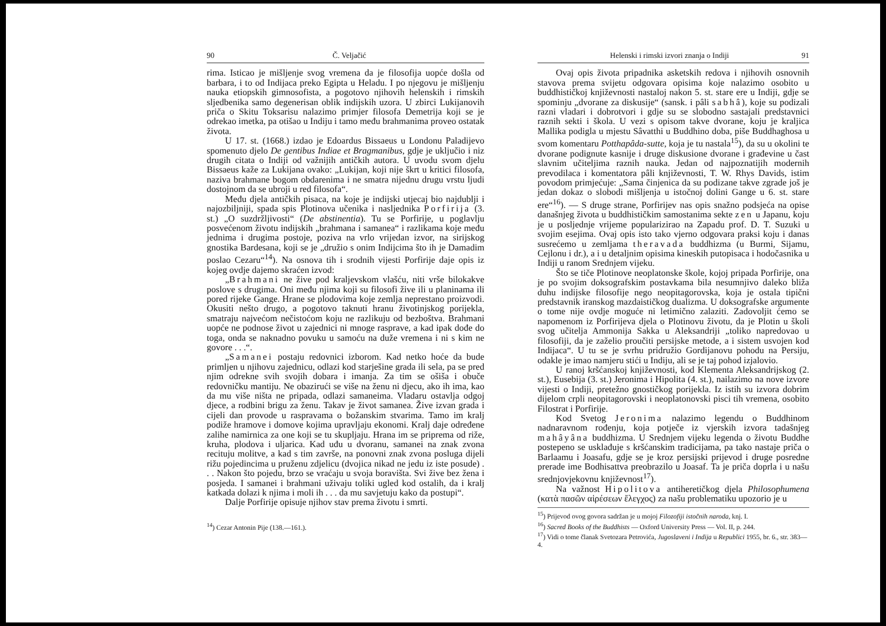90 Č. Veljačić
rima. Isticao je mišljenje svog vremena da je filosofija uopće došla od barbara, i to od Indijaca preko Egipta u Heladu. I po njegovu je mišljenju nauka etiopskih gimnosofista, a pogotovo njihovih helenskih i rimskih sljedbenika samo degenerisan oblik indijskih uzora. U zbirci Lukijanovih priča o Skitu Toksarisu nalazimo primjer filosofa Demetrija koji se je odrekao imetka, pa otišao u Indiju i tamo među brahmanima proveo ostatak života.
U 17. st. (1668.) izdao je Edoardus Bissaeus u Londonu Paladijevo spomenuto djelo De gentibus Indiae et Bragmanibus, gdje je uključio i niz drugih citata o Indiji od važnijih antičkih autora. U uvodu svom djelu Bissaeus kaže za Lukijana ovako: „Lukijan, koji nije škrt u kritici filosofa, naziva brahmane bogom obdarenima i ne smatra nijednu drugu vrstu ljudi dostojnom da se ubroji u red filosofa“.
Među djela antičkih pisaca, na koje je indijski utjecaj bio najdublji i najozbiljniji, spada spis Plotinova učenika i nasljednika Porfirija (3. st.) „O suzdržljivosti“ (De abstinentia). Tu se Porfirije, u poglavlju posvećenom životu indijskih „brahmana i samanea“ i razlikama koje među jednima i drugima postoje, poziva na vrlo vrijedan izvor, na sirijskog gnostika Bardesana, koji se je „družio s onim Indijcima što ih je Damadim poslao Cezaru“<sup>14</sup>). Na osnova tih i srodnih vijesti Porfirije daje opis iz kojeg ovdje dajemo skraćen izvod:
„Brahmani ne žive pod kraljevskom vlašću, niti vrše bilokakve poslove s drugima. Oni među njima koji su filosofi žive ili u planinama ili pored rijeke Gange. Hrane se plodovima koje zemlja neprestano proizvodi. Okusiti nešto drugo, a pogotovo taknuti hranu životinjskog porijekla, smatraju najvećom nečistoćom koju ne razlikuju od bezboštva. Brahmani uopće ne podnose život u zajednici ni mnoge rasprave, a kad ipak dođe do toga, onda se naknadno povuku u samoću na duže vremena i ni s kim ne govore . . .“.
„Samanei postaju redovnici izborom. Kad netko hoće da bude primljen u njihovu zajednicu, odlazi kod starješine grada ili sela, pa se pred njim odrekne svih svojih dobara i imanja. Za tim se ošiša i obuče redovničku mantiju. Ne obazirući se više na ženu ni djecu, ako ih ima, kao da mu više ništa ne pripada, odlazi samaneima. Vladaru ostavlja odgoj djece, a rodbini brigu za ženu. Takav je život samanea. Žive izvan grada i cijeli dan provode u raspravama o božanskim stvarima. Tamo im kralj podiže hramove i domove kojima upravljaju ekonomi. Kralj daje određene zalihe namirnica za one koji se tu skupljaju. Hrana im se priprema od riže, kruha, plodova i uljarica. Kad uđu u dvoranu, samanei na znak zvona recituju molitve, a kad s tim završe, na ponovni znak zvona posluga dijeli rižu pojedincima u pruženu zdjelicu (dvojica nikad ne jedu iz iste posude) . . . Nakon što pojedu, brzo se vraćaju u svoja boravišta. Svi žive bez žena i posjeda. I samanei i brahmani uživaju toliki ugled kod ostalih, da i kralj katkada dolazi k njima i moli ih . . . da mu savjetuju kako da postupi“.
Dalje Porfirije opisuje njihov stav prema životu i smrti.
<sup>14</sup>) Cezar Antonin Pije (138.—161.).
Helenski i rimski izvori znanja o Indiji 91
Ovaj opis života pripadnika asketskih redova i njihovih osnovnih stavova prema svijetu odgovara opisima koje nalazimo osobito u buddhističkoj književnosti nastaloj nakon 5. st. stare ere u Indiji, gdje se spominju „dvorane za diskusije“ (sansk. i pâli sabhâ), koje su podizali razni vladari i dobrotvori i gdje su se slobodno sastajali predstavnici raznih sekti i škola. U vezi s opisom takve dvorane, koju je kraljica Mallika podigla u mjestu Sâvatthi u Buddhino doba, piše Buddhaghosa u svom komentaru Potthapâda-sutte, koja je tu nastala<sup>15</sup>), da su u okolini te dvorane podignute kasnije i druge diskusione dvorane i građevine u čast slavnim učiteljima raznih nauka. Jedan od najpoznatijih modernih prevodilaca i komentatora pâli književnosti, T. W. Rhys Davids, istim povodom primjećuje: „Sama činjenica da su podizane takve zgrade još je jedan dokaz o slobodi mišljenja u istočnoj dolini Gange u 6. st. stare ere“<sup>16</sup>). — S druge strane, Porfirijev nas opis snažno podsjeća na opise današnjeg života u buddhističkim samostanima sekte zen u Japanu, koju je u posljednje vrijeme popularizirao na Zapadu prof. D. T. Suzuki u svojim esejima. Ovaj opis isto tako vjerno odgovara praksi koju i danas susrećemo u zemljama theravada buddhizma (u Burmi, Sijamu, Cejlonu i dr.), a i u detaljnim opisima kineskih putopisaca i hodočasnika u Indiji u ranom Srednjem vijeku.
Što se tiče Plotinove neoplatonske škole, kojoj pripada Porfirije, ona je po svojim doksografskim postavkama bila nesumnjivo daleko bliža duhu indijske filosofije nego neopitagorovska, koja je ostala tipični predstavnik iranskog mazdaističkog dualizma. U doksografske argumente o tome nije ovdje moguće ni letimično zalaziti. Zadovoljit ćemo se napomenom iz Porfirijeva djela o Plotinovu životu, da je Plotin u školi svog učitelja Ammonija Sakka u Aleksandriji „toliko napredovao u filosofiji, da je zaželio proučiti persijske metode, a i sistem usvojen kod Indijaca“. U tu se je svrhu pridružio Gordijanovu pohodu na Persiju, odakle je imao namjeru stići u Indiju, ali se je taj pohod izjalovio.
U ranoj kršćanskoj književnosti, kod Klementa Aleksandrijskog (2. st.), Eusebija (3. st.) Jeronima i Hipolita (4. st.), nailazimo na nove izvore vijesti o Indiji, pretežno gnostičkog porijekla. Iz istih su izvora dobrim dijelom crpli neopitagorovski i neoplatonovski pisci tih vremena, osobito Filostrat i Porfirije.
Kod Svetog Jeronima nalazimo legendu o Buddhinom nadnaravnom rođenju, koja potječe iz vjerskih izvora tadašnjeg mahâyâna buddhizma. U Srednjem vijeku legenda o životu Buddhe postepeno se usklađuje s kršćanskim tradicijama, pa tako nastaje priča o Barlaamu i Joasafu, gdje se je kroz persijski prijevod i druge posredne prerade ime Bodhisattva preobrazilo u Joasaf. Ta je priča doprla i u našu srednjovjekovnu književnost<sup>17</sup>).
Na važnost Hipolitova antiheretičkog djela Philosophumena (κατὰ πασῶν αἱρέσεων ἔλεγχος) za našu problematiku upozorio je u
<sup>15</sup>) Prijevod ovog govora sadržan je u mojoj Filozofiji istočnih naroda, knj. I.
<sup>16</sup>) Sacred Books of the Buddhists — Oxford University Press — Vol. II, p. 244.
<sup>17</sup>) Vidi o tome članak Svetozara Petrovića, Jugoslaveni i Indija u Republici 1955, br. 6., str. 383—4.